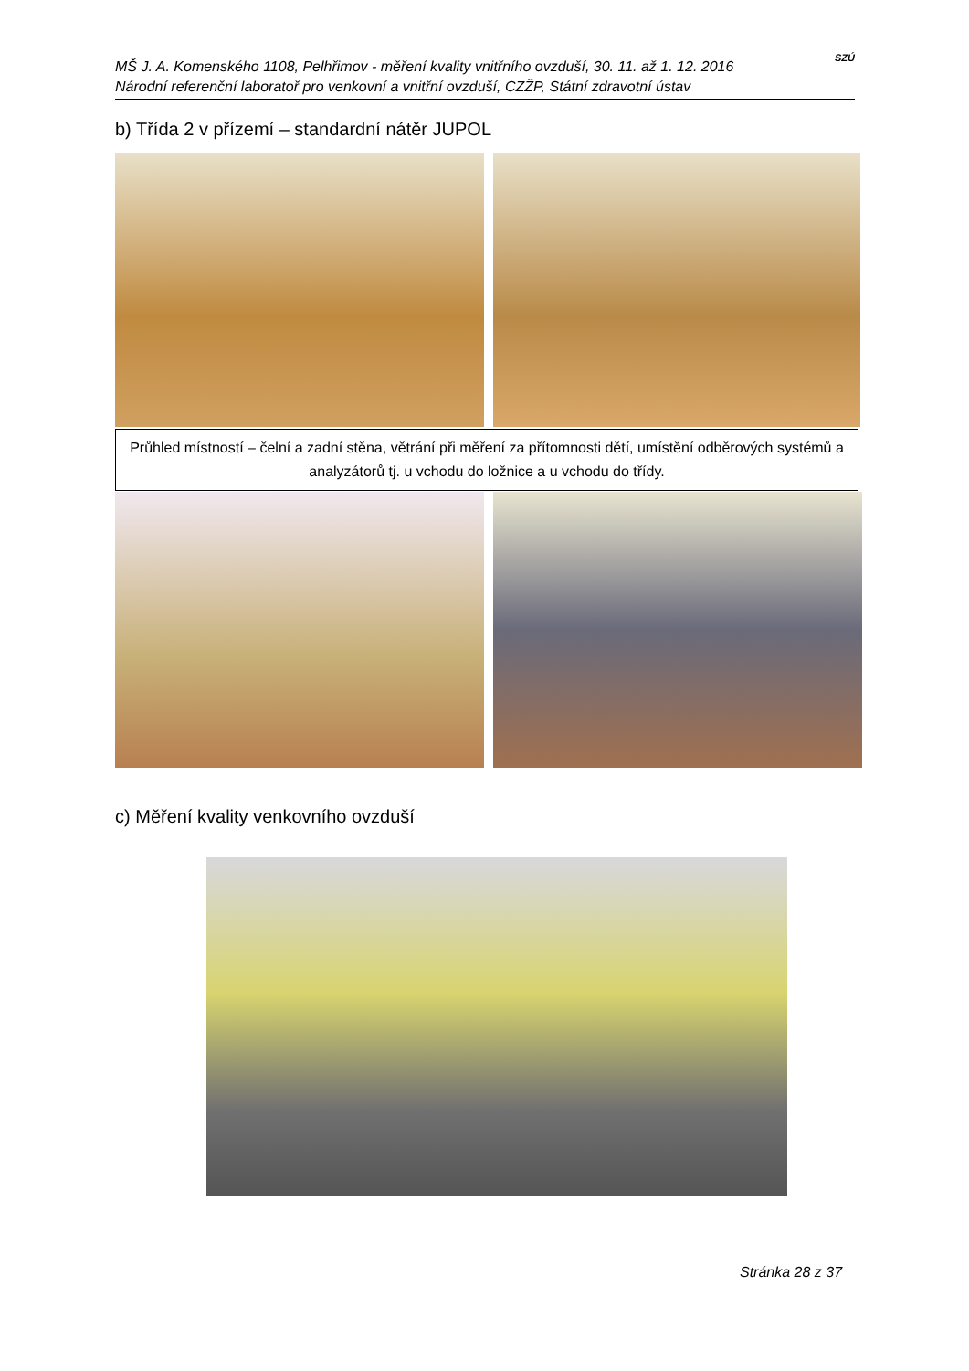MŠ J. A. Komenského 1108, Pelhřimov - měření kvality vnitřního ovzduší, 30. 11. až 1. 12. 2016
Národní referenční laboratoř pro venkovní a vnitřní ovzduší, CZŽP, Státní zdravotní ústav
SZÚ
b) Třída 2 v přízemí – standardní nátěr JUPOL
Průhled místností – čelní a zadní stěna, větrání při měření za přítomnosti dětí, umístění odběrových systémů a analyzátorů tj. u vchodu do ložnice a u vchodu do třídy.
c) Měření kvality venkovního ovzduší
Stránka 28 z 37